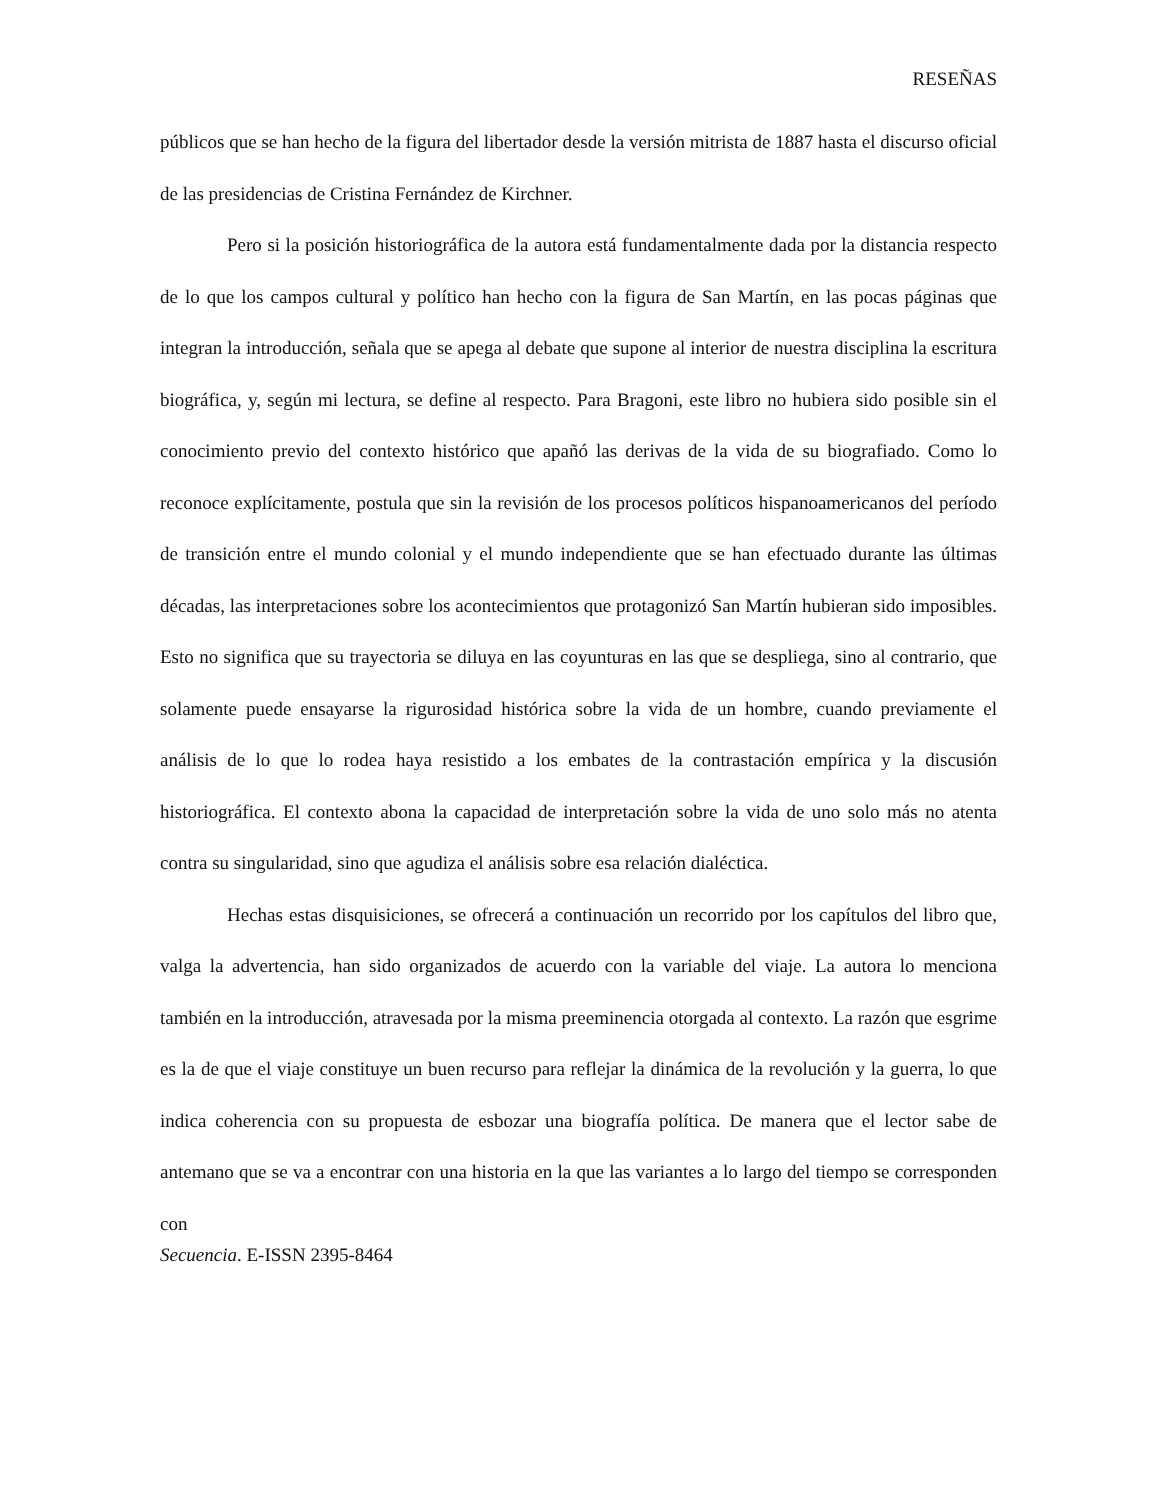RESEÑAS
públicos que se han hecho de la figura del libertador desde la versión mitrista de 1887 hasta el discurso oficial de las presidencias de Cristina Fernández de Kirchner.
Pero si la posición historiográfica de la autora está fundamentalmente dada por la distancia respecto de lo que los campos cultural y político han hecho con la figura de San Martín, en las pocas páginas que integran la introducción, señala que se apega al debate que supone al interior de nuestra disciplina la escritura biográfica, y, según mi lectura, se define al respecto. Para Bragoni, este libro no hubiera sido posible sin el conocimiento previo del contexto histórico que apañó las derivas de la vida de su biografiado. Como lo reconoce explícitamente, postula que sin la revisión de los procesos políticos hispanoamericanos del período de transición entre el mundo colonial y el mundo independiente que se han efectuado durante las últimas décadas, las interpretaciones sobre los acontecimientos que protagonizó San Martín hubieran sido imposibles. Esto no significa que su trayectoria se diluya en las coyunturas en las que se despliega, sino al contrario, que solamente puede ensayarse la rigurosidad histórica sobre la vida de un hombre, cuando previamente el análisis de lo que lo rodea haya resistido a los embates de la contrastación empírica y la discusión historiográfica. El contexto abona la capacidad de interpretación sobre la vida de uno solo más no atenta contra su singularidad, sino que agudiza el análisis sobre esa relación dialéctica.
Hechas estas disquisiciones, se ofrecerá a continuación un recorrido por los capítulos del libro que, valga la advertencia, han sido organizados de acuerdo con la variable del viaje. La autora lo menciona también en la introducción, atravesada por la misma preeminencia otorgada al contexto. La razón que esgrime es la de que el viaje constituye un buen recurso para reflejar la dinámica de la revolución y la guerra, lo que indica coherencia con su propuesta de esbozar una biografía política. De manera que el lector sabe de antemano que se va a encontrar con una historia en la que las variantes a lo largo del tiempo se corresponden con
Secuencia. E-ISSN 2395-8464